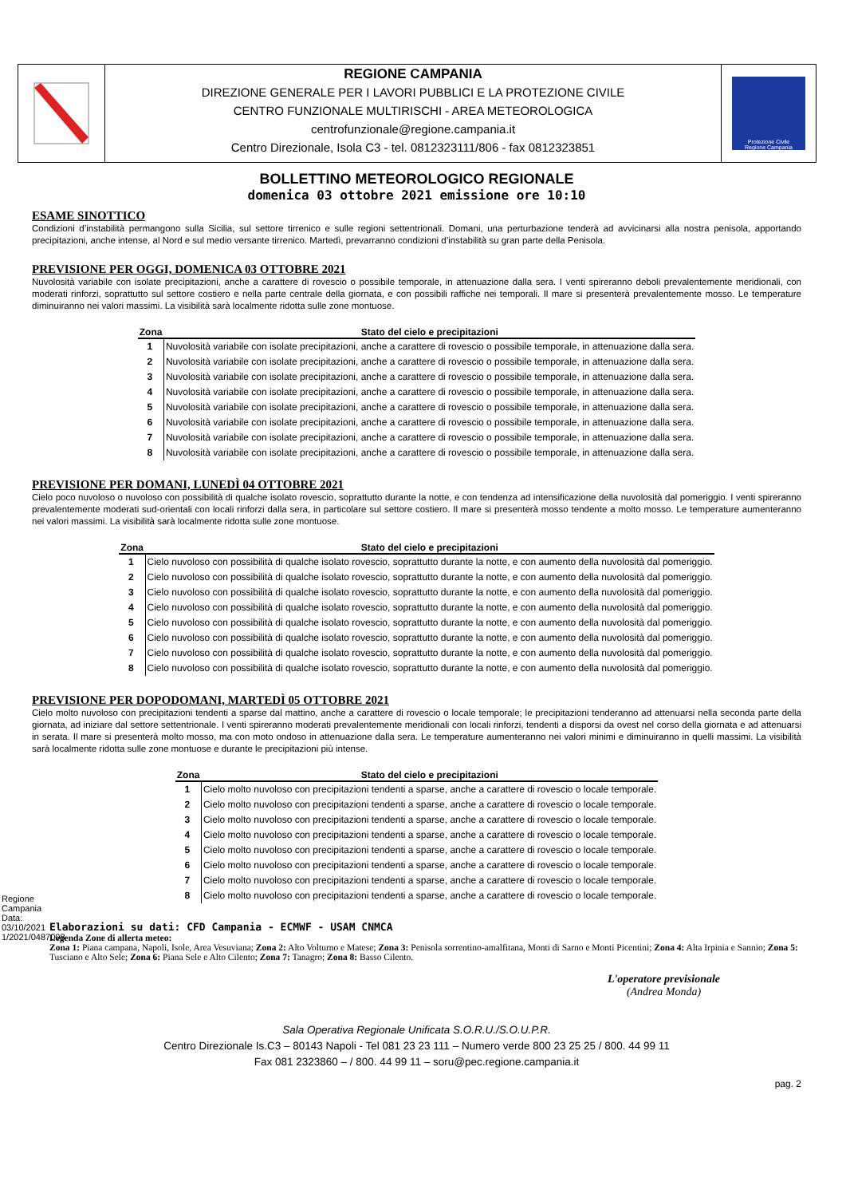REGIONE CAMPANIA
DIREZIONE GENERALE PER I LAVORI PUBBLICI E LA PROTEZIONE CIVILE
CENTRO FUNZIONALE MULTIRISCHI - AREA METEOROLOGICA
centrofunzionale@regione.campania.it
Centro Direzionale, Isola C3 - tel. 0812323111/806 - fax 0812323851
Protezione Civile
Regione Campania
BOLLETTINO METEOROLOGICO REGIONALE
domenica 03 ottobre 2021 emissione ore 10:10
ESAME SINOTTICO
Condizioni d’instabilità permangono sulla Sicilia, sul settore tirrenico e sulle regioni settentrionali. Domani, una perturbazione tenderà ad avvicinarsi alla nostra penisola, apportando precipitazioni, anche intense, al Nord e sul medio versante tirrenico. Martedì, prevarranno condizioni d’instabilità su gran parte della Penisola.
PREVISIONE PER OGGI, DOMENICA 03 OTTOBRE 2021
Nuvolosità variabile con isolate precipitazioni, anche a carattere di rovescio o possibile temporale, in attenuazione dalla sera. I venti spireranno deboli prevalentemente meridionali, con moderati rinforzi, soprattutto sul settore costiero e nella parte centrale della giornata, e con possibili raffiche nei temporali. Il mare si presenterà prevalentemente mosso. Le temperature diminuiranno nei valori massimi. La visibilità sarà localmente ridotta sulle zone montuose.
| Zona | Stato del cielo e precipitazioni |
| --- | --- |
| 1 | Nuvolosità variabile con isolate precipitazioni, anche a carattere di rovescio o possibile temporale, in attenuazione dalla sera. |
| 2 | Nuvolosità variabile con isolate precipitazioni, anche a carattere di rovescio o possibile temporale, in attenuazione dalla sera. |
| 3 | Nuvolosità variabile con isolate precipitazioni, anche a carattere di rovescio o possibile temporale, in attenuazione dalla sera. |
| 4 | Nuvolosità variabile con isolate precipitazioni, anche a carattere di rovescio o possibile temporale, in attenuazione dalla sera. |
| 5 | Nuvolosità variabile con isolate precipitazioni, anche a carattere di rovescio o possibile temporale, in attenuazione dalla sera. |
| 6 | Nuvolosità variabile con isolate precipitazioni, anche a carattere di rovescio o possibile temporale, in attenuazione dalla sera. |
| 7 | Nuvolosità variabile con isolate precipitazioni, anche a carattere di rovescio o possibile temporale, in attenuazione dalla sera. |
| 8 | Nuvolosità variabile con isolate precipitazioni, anche a carattere di rovescio o possibile temporale, in attenuazione dalla sera. |
PREVISIONE PER DOMANI, LUNEDÌ 04 OTTOBRE 2021
Cielo poco nuvoloso o nuvoloso con possibilità di qualche isolato rovescio, soprattutto durante la notte, e con tendenza ad intensificazione della nuvolosità dal pomeriggio. I venti spireranno prevalentemente moderati sud-orientali con locali rinforzi dalla sera, in particolare sul settore costiero. Il mare si presenterà mosso tendente a molto mosso. Le temperature aumenteranno nei valori massimi. La visibilità sarà localmente ridotta sulle zone montuose.
| Zona | Stato del cielo e precipitazioni |
| --- | --- |
| 1 | Cielo nuvoloso con possibilità di qualche isolato rovescio, soprattutto durante la notte, e con aumento della nuvolosità dal pomeriggio. |
| 2 | Cielo nuvoloso con possibilità di qualche isolato rovescio, soprattutto durante la notte, e con aumento della nuvolosità dal pomeriggio. |
| 3 | Cielo nuvoloso con possibilità di qualche isolato rovescio, soprattutto durante la notte, e con aumento della nuvolosità dal pomeriggio. |
| 4 | Cielo nuvoloso con possibilità di qualche isolato rovescio, soprattutto durante la notte, e con aumento della nuvolosità dal pomeriggio. |
| 5 | Cielo nuvoloso con possibilità di qualche isolato rovescio, soprattutto durante la notte, e con aumento della nuvolosità dal pomeriggio. |
| 6 | Cielo nuvoloso con possibilità di qualche isolato rovescio, soprattutto durante la notte, e con aumento della nuvolosità dal pomeriggio. |
| 7 | Cielo nuvoloso con possibilità di qualche isolato rovescio, soprattutto durante la notte, e con aumento della nuvolosità dal pomeriggio. |
| 8 | Cielo nuvoloso con possibilità di qualche isolato rovescio, soprattutto durante la notte, e con aumento della nuvolosità dal pomeriggio. |
PREVISIONE PER DOPODOMANI, MARTEDÌ 05 OTTOBRE 2021
Cielo molto nuvoloso con precipitazioni tendenti a sparse dal mattino, anche a carattere di rovescio o locale temporale; le precipitazioni tenderanno ad attenuarsi nella seconda parte della giornata, ad iniziare dal settore settentrionale. I venti spireranno moderati prevalentemente meridionali con locali rinforzi, tendenti a disporsi da ovest nel corso della giornata e ad attenuarsi in serata. Il mare si presenterà molto mosso, ma con moto ondoso in attenuazione dalla sera. Le temperature aumenteranno nei valori minimi e diminuiranno in quelli massimi. La visibilità sarà localmente ridotta sulle zone montuose e durante le precipitazioni più intense.
| Zona | Stato del cielo e precipitazioni |
| --- | --- |
| 1 | Cielo molto nuvoloso con precipitazioni tendenti a sparse, anche a carattere di rovescio o locale temporale. |
| 2 | Cielo molto nuvoloso con precipitazioni tendenti a sparse, anche a carattere di rovescio o locale temporale. |
| 3 | Cielo molto nuvoloso con precipitazioni tendenti a sparse, anche a carattere di rovescio o locale temporale. |
| 4 | Cielo molto nuvoloso con precipitazioni tendenti a sparse, anche a carattere di rovescio o locale temporale. |
| 5 | Cielo molto nuvoloso con precipitazioni tendenti a sparse, anche a carattere di rovescio o locale temporale. |
| 6 | Cielo molto nuvoloso con precipitazioni tendenti a sparse, anche a carattere di rovescio o locale temporale. |
| 7 | Cielo molto nuvoloso con precipitazioni tendenti a sparse, anche a carattere di rovescio o locale temporale. |
| 8 | Cielo molto nuvoloso con precipitazioni tendenti a sparse, anche a carattere di rovescio o locale temporale. |
Elaborazioni su dati: CFD Campania - ECMWF - USAM CNMCA
Legenda Zone di allerta meteo:
Zona 1: Piana campana, Napoli, Isole, Area Vesuviana; Zona 2: Alto Volturno e Matese; Zona 3: Penisola sorrentino-amalfitana, Monti di Sarno e Monti Picentini; Zona 4: Alta Irpinia e Sannio; Zona 5: Tusciano e Alto Sele; Zona 6: Piana Sele e Alto Cilento; Zona 7: Tanagro; Zona 8: Basso Cilento.
L'operatore previsionale
(Andrea Monda)
Sala Operativa Regionale Unificata S.O.R.U./S.O.U.P.R.
Centro Direzionale Is.C3 – 80143 Napoli - Tel 081 23 23 111 – Numero verde 800 23 25 25 / 800. 44 99 11
Fax 081 2323860 – / 800. 44 99 11 – soru@pec.regione.campania.it
pag. 2
Regione Campania Data: 03/10/2021 1/2021/0487008